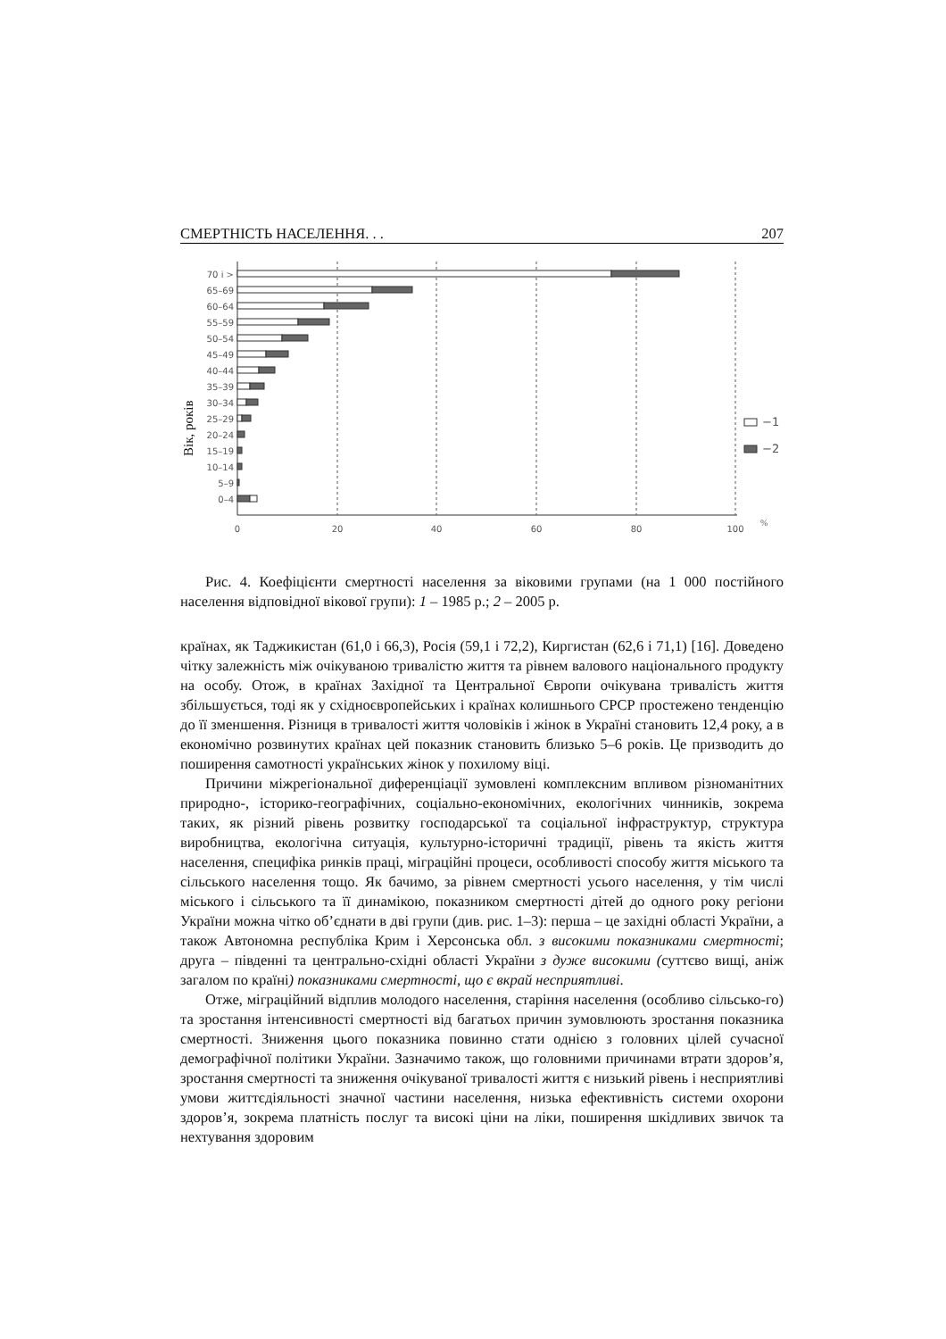СМЕРТНІСТЬ НАСЕЛЕННЯ. . . 207
Вік, років
0
20
40
60
80
100
%
70 і >
65–69
60–64
55–59
50–54
45–49
40–44
35–39
30–34
25–29
20–24
15–19
10–14
5–9
0–4
−1
−2
Рис. 4. Коефіцієнти смертності населення за віковими групами (на 1 000 постійного населення відповідної вікової групи): 1 – 1985 р.; 2 – 2005 р.
країнах, як Таджикистан (61,0 і 66,3), Росія (59,1 і 72,2), Киргистан (62,6 і 71,1) [16]. Доведено чітку залежність між очікуваною тривалістю життя та рівнем валового національного продукту на особу. Отож, в країнах Західної та Центральної Європи очікувана тривалість життя збільшується, тоді як у східноєвропейських і країнах колишнього СРСР простежено тенденцію до її зменшення. Різниця в тривалості життя чоловіків і жінок в Україні становить 12,4 року, а в економічно розвинутих країнах цей показник становить близько 5–6 років. Це призводить до поширення самотності українських жінок у похилому віці.
Причини міжрегіональної диференціації зумовлені комплексним впливом різноманітних природно-, історико-географічних, соціально-економічних, екологічних чинників, зокрема таких, як різний рівень розвитку господарської та соціальної інфраструктур, структура виробництва, екологічна ситуація, культурно-історичні традиції, рівень та якість життя населення, специфіка ринків праці, міграційні процеси, особливості способу життя міського та сільського населення тощо. Як бачимо, за рівнем смертності усього населення, у тім числі міського і сільського та її динамікою, показником смертності дітей до одного року регіони України можна чітко об’єднати в дві групи (див. рис. 1–3): перша – це західні області України, а також Автономна республіка Крим і Херсонська обл. з високими показниками смертності; друга – південні та центрально-східні області України з дуже високими (суттєво вищі, аніж загалом по країні) показниками смертності, що є вкрай несприятливі.
Отже, міграційний відплив молодого населення, старіння населення (особливо сільсько-го) та зростання інтенсивності смертності від багатьох причин зумовлюють зростання показника смертності. Зниження цього показника повинно стати однією з головних цілей сучасної демографічної політики України. Зазначимо також, що головними причинами втрати здоров’я, зростання смертності та зниження очікуваної тривалості життя є низький рівень і несприятливі умови життєдіяльності значної частини населення, низька ефективність системи охорони здоров’я, зокрема платність послуг та високі ціни на ліки, поширення шкідливих звичок та нехтування здоровим